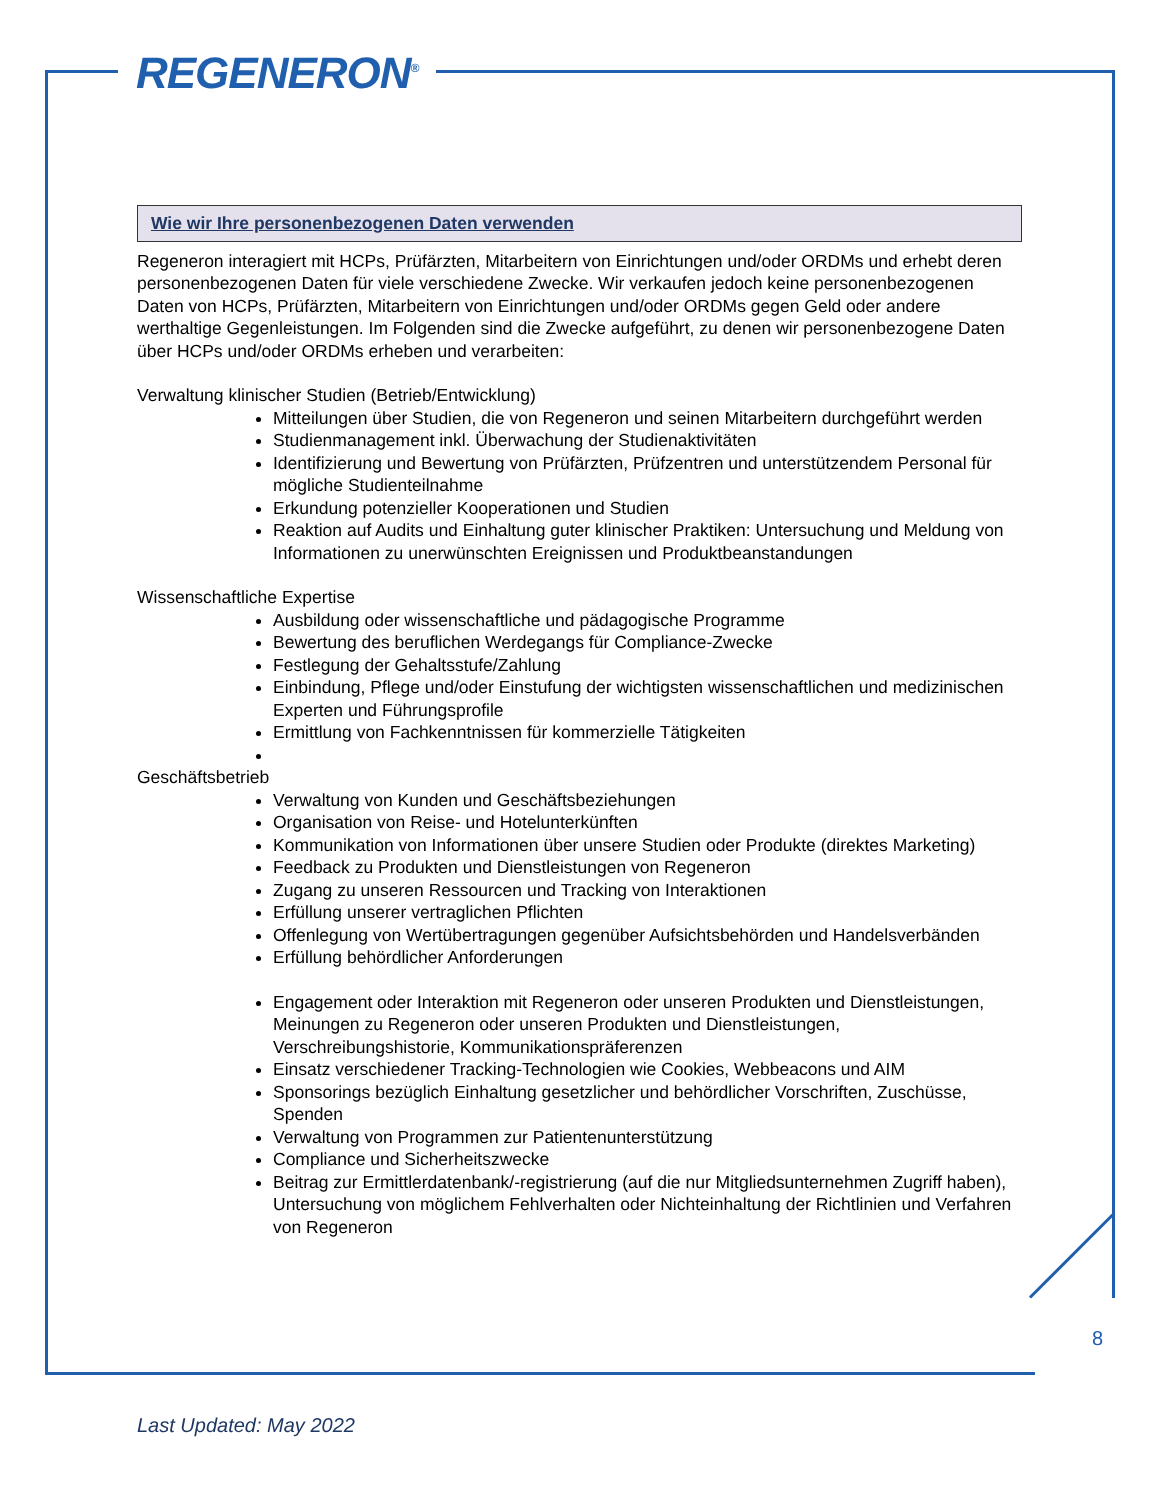REGENERON<sup>®</sup>
Wie wir Ihre personenbezogenen Daten verwenden
Regeneron interagiert mit HCPs, Prüfärzten, Mitarbeitern von Einrichtungen und/oder ORDMs und erhebt deren personenbezogenen Daten für viele verschiedene Zwecke. Wir verkaufen jedoch keine personenbezogenen Daten von HCPs, Prüfärzten, Mitarbeitern von Einrichtungen und/oder ORDMs gegen Geld oder andere werthaltige Gegenleistungen. Im Folgenden sind die Zwecke aufgeführt, zu denen wir personenbezogene Daten über HCPs und/oder ORDMs erheben und verarbeiten:
Verwaltung klinischer Studien (Betrieb/Entwicklung)
Mitteilungen über Studien, die von Regeneron und seinen Mitarbeitern durchgeführt werden
Studienmanagement inkl. Überwachung der Studienaktivitäten
Identifizierung und Bewertung von Prüfärzten, Prüfzentren und unterstützendem Personal für mögliche Studienteilnahme
Erkundung potenzieller Kooperationen und Studien
Reaktion auf Audits und Einhaltung guter klinischer Praktiken: Untersuchung und Meldung von Informationen zu unerwünschten Ereignissen und Produktbeanstandungen
Wissenschaftliche Expertise
Ausbildung oder wissenschaftliche und pädagogische Programme
Bewertung des beruflichen Werdegangs für Compliance-Zwecke
Festlegung der Gehaltsstufe/Zahlung
Einbindung, Pflege und/oder Einstufung der wichtigsten wissenschaftlichen und medizinischen Experten und Führungsprofile
Ermittlung von Fachkenntnissen für kommerzielle Tätigkeiten
Geschäftsbetrieb
Verwaltung von Kunden und Geschäftsbeziehungen
Organisation von Reise- und Hotelunterkünften
Kommunikation von Informationen über unsere Studien oder Produkte (direktes Marketing)
Feedback zu Produkten und Dienstleistungen von Regeneron
Zugang zu unseren Ressourcen und Tracking von Interaktionen
Erfüllung unserer vertraglichen Pflichten
Offenlegung von Wertübertragungen gegenüber Aufsichtsbehörden und Handelsverbänden
Erfüllung behördlicher Anforderungen
Engagement oder Interaktion mit Regeneron oder unseren Produkten und Dienstleistungen, Meinungen zu Regeneron oder unseren Produkten und Dienstleistungen, Verschreibungshistorie, Kommunikationspräferenzen
Einsatz verschiedener Tracking-Technologien wie Cookies, Webbeacons und AIM
Sponsorings bezüglich Einhaltung gesetzlicher und behördlicher Vorschriften, Zuschüsse, Spenden
Verwaltung von Programmen zur Patientenunterstützung
Compliance und Sicherheitszwecke
Beitrag zur Ermittlerdatenbank/-registrierung (auf die nur Mitgliedsunternehmen Zugriff haben), Untersuchung von möglichem Fehlverhalten oder Nichteinhaltung der Richtlinien und Verfahren von Regeneron
8
Last Updated: May 2022